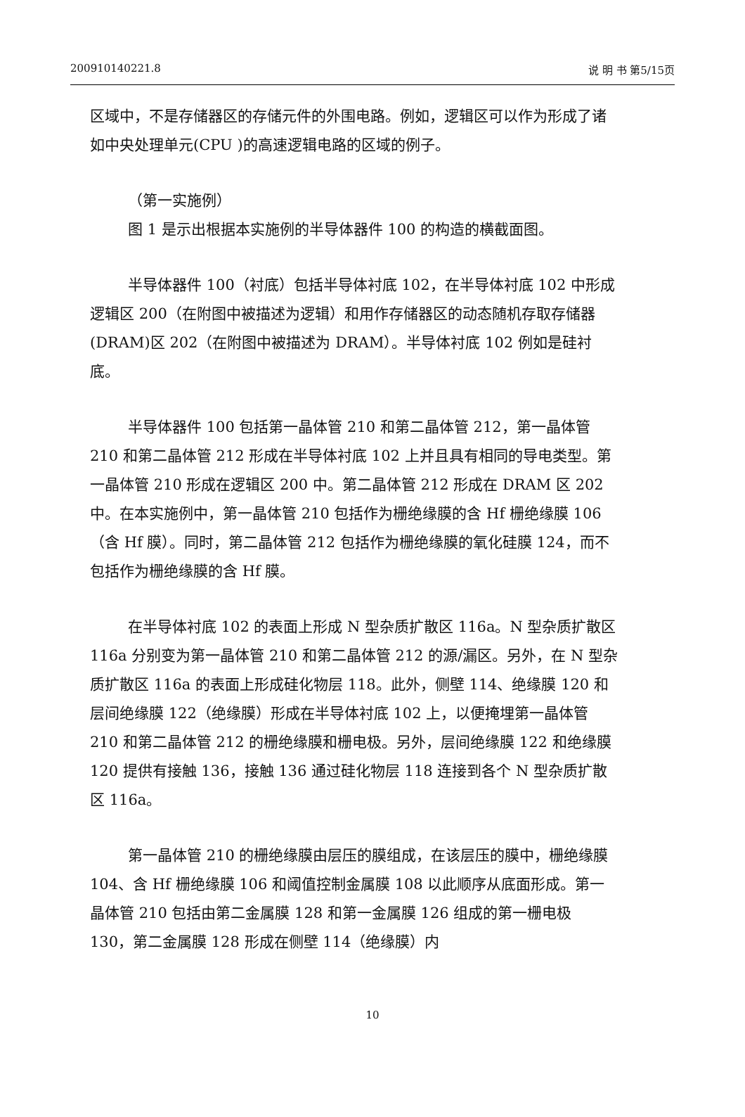200910140221.8 说 明 书 第5/15页
区域中，不是存储器区的存储元件的外围电路。例如，逻辑区可以作为形成了诸如中央处理单元(CPU )的高速逻辑电路的区域的例子。
（第一实施例）
图 1 是示出根据本实施例的半导体器件 100 的构造的横截面图。
半导体器件 100（衬底）包括半导体衬底 102，在半导体衬底 102 中形成逻辑区 200（在附图中被描述为逻辑）和用作存储器区的动态随机存取存储器(DRAM)区 202（在附图中被描述为 DRAM）。半导体衬底 102 例如是硅衬底。
半导体器件 100 包括第一晶体管 210 和第二晶体管 212，第一晶体管 210 和第二晶体管 212 形成在半导体衬底 102 上并且具有相同的导电类型。第一晶体管 210 形成在逻辑区 200 中。第二晶体管 212 形成在 DRAM 区 202 中。在本实施例中，第一晶体管 210 包括作为栅绝缘膜的含 Hf 栅绝缘膜 106（含 Hf 膜）。同时，第二晶体管 212 包括作为栅绝缘膜的氧化硅膜 124，而不包括作为栅绝缘膜的含 Hf 膜。
在半导体衬底 102 的表面上形成 N 型杂质扩散区 116a。N 型杂质扩散区 116a 分别变为第一晶体管 210 和第二晶体管 212 的源/漏区。另外，在 N 型杂质扩散区 116a 的表面上形成硅化物层 118。此外，侧壁 114、绝缘膜 120 和层间绝缘膜 122（绝缘膜）形成在半导体衬底 102 上，以便掩埋第一晶体管 210 和第二晶体管 212 的栅绝缘膜和栅电极。另外，层间绝缘膜 122 和绝缘膜 120 提供有接触 136，接触 136 通过硅化物层 118 连接到各个 N 型杂质扩散区 116a。
第一晶体管 210 的栅绝缘膜由层压的膜组成，在该层压的膜中，栅绝缘膜 104、含 Hf 栅绝缘膜 106 和阈值控制金属膜 108 以此顺序从底面形成。第一晶体管 210 包括由第二金属膜 128 和第一金属膜 126 组成的第一栅电极 130，第二金属膜 128 形成在侧壁 114（绝缘膜）内
10